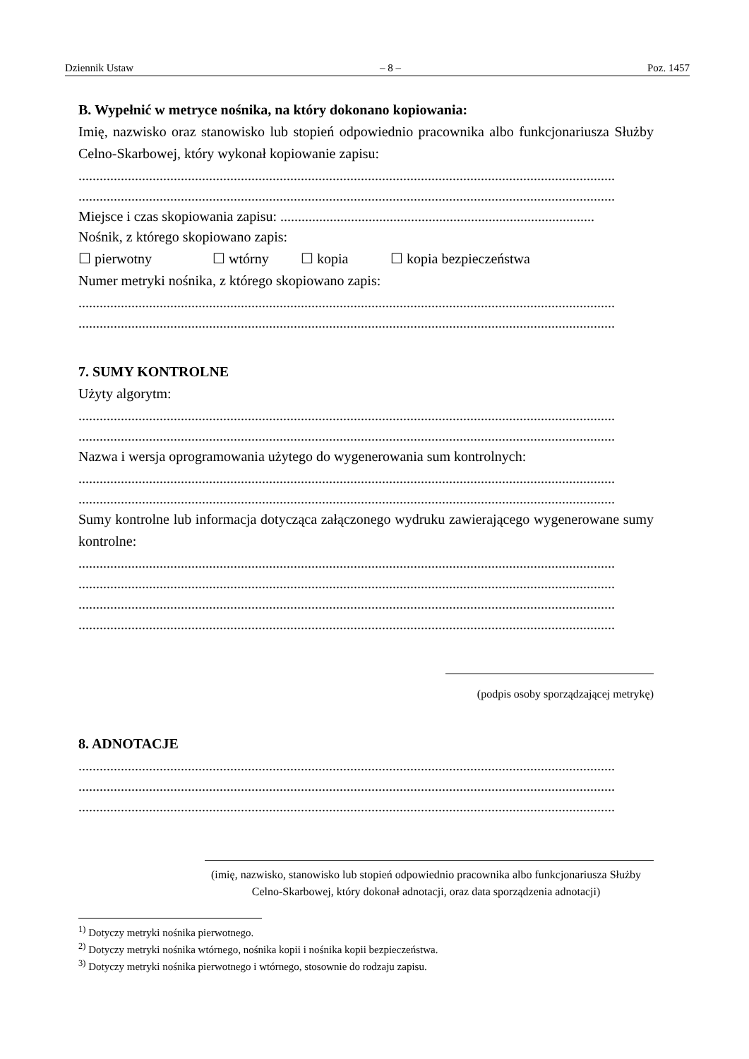Dziennik Ustaw – 8 – Poz. 1457
B. Wypełnić w metryce nośnika, na który dokonano kopiowania:
Imię, nazwisko oraz stanowisko lub stopień odpowiednio pracownika albo funkcjonariusza Służby Celno-Skarbowej, który wykonał kopiowanie zapisu:
........................................................................................................................................................
........................................................................................................................................................
Miejsce i czas skopiowania zapisu: .........................................................................................
Nośnik, z którego skopiowano zapis:
☐ pierwotny ☐ wtórny ☐ kopia ☐ kopia bezpieczeństwa
Numer metryki nośnika, z którego skopiowano zapis:
........................................................................................................................................................
........................................................................................................................................................
7. SUMY KONTROLNE
Użyty algorytm:
........................................................................................................................................................
........................................................................................................................................................
Nazwa i wersja oprogramowania użytego do wygenerowania sum kontrolnych:
........................................................................................................................................................
........................................................................................................................................................
Sumy kontrolne lub informacja dotycząca załączonego wydruku zawierającego wygenerowane sumy kontrolne:
........................................................................................................................................................
........................................................................................................................................................
........................................................................................................................................................
........................................................................................................................................................
(podpis osoby sporządzającej metrykę)
8. ADNOTACJE
........................................................................................................................................................
........................................................................................................................................................
........................................................................................................................................................
(imię, nazwisko, stanowisko lub stopień odpowiednio pracownika albo funkcjonariusza Służby Celno-Skarbowej, który dokonał adnotacji, oraz data sporządzenia adnotacji)
<sup>1)</sup> Dotyczy metryki nośnika pierwotnego.
<sup>2)</sup> Dotyczy metryki nośnika wtórnego, nośnika kopii i nośnika kopii bezpieczeństwa.
<sup>3)</sup> Dotyczy metryki nośnika pierwotnego i wtórnego, stosownie do rodzaju zapisu.